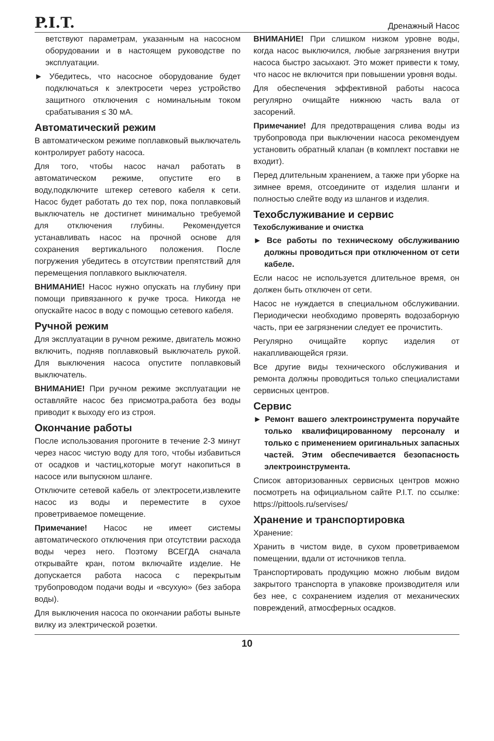P.I.T. Дренажный Насос
ветствуют параметрам, указанным на насосном оборудовании и в настоящем руководстве по эксплуатации.
► Убедитесь, что насосное оборудование будет подключаться к электросети через устройство защитного отключения с номинальным током срабатывания ≤ 30 мА.
Автоматический режим
В автоматическом режиме поплавковый выключатель контролирует работу насоса.
Для того, чтобы насос начал работать в автоматическом режиме, опустите его в воду,подключите штекер сетевого кабеля к сети. Насос будет работать до тех пор, пока поплавковый выключатель не достигнет минимально требуемой для отключения глубины. Рекомендуется устанавливать насос на прочной основе для сохранения вертикального положения. После погружения убедитесь в отсутствии препятствий для перемещения поплавкого выключателя.
ВНИМАНИЕ! Насос нужно опускать на глубину при помощи привязанного к ручке троса. Никогда не опускайте насос в воду с помощью сетевого кабеля.
Ручной режим
Для эксплуатации в ручном режиме, двигатель можно включить, подняв поплавковый выключатель рукой. Для выключения насоса опустите поплавковый выключатель.
ВНИМАНИЕ! При ручном режиме эксплуатации не оставляйте насос без присмотра,работа без воды приводит к выходу его из строя.
Окончание работы
После использования прогоните в течение 2-3 минут через насос чистую воду для того, чтобы избавиться от осадков и частиц,которые могут накопиться в насосе или выпускном шланге.
Отключите сетевой кабель от электросети,извлеките насос из воды и переместите в сухое проветриваемое помещение.
Примечание! Насос не имеет системы автоматического отключения при отсутствии расхода воды через него. Поэтому ВСЕГДА сначала открывайте кран, потом включайте изделие. Не допускается работа насоса с перекрытым трубопроводом подачи воды и «всухую» (без забора воды).
Для выключения насоса по окончании работы выньте вилку из электрической розетки.
ВНИМАНИЕ! При слишком низком уровне воды, когда насос выключился, любые загрязнения внутри насоса быстро засыхают. Это может привести к тому, что насос не включится при повышении уровня воды.
Для обеспечения эффективной работы насоса регулярно очищайте нижнюю часть вала от засорений.
Примечание! Для предотвращения слива воды из трубопровода при выключении насоса рекомендуем установить обратный клапан (в комплект поставки не входит).
Перед длительным хранением, а также при уборке на зимнее время, отсоедините от изделия шланги и полностью слейте воду из шлангов и изделия.
Техобслуживание и сервис
Техобслуживание и очистка
► Все работы по техническому обслуживанию должны проводиться при отключенном от сети кабеле.
Если насос не используется длительное время, он должен быть отключен от сети.
Насос не нуждается в специальном обслуживании. Периодически необходимо проверять водозаборную часть, при ее загрязнении следует ее прочистить.
Регулярно очищайте корпус изделия от накапливающейся грязи.
Все другие виды технического обслуживания и ремонта должны проводиться только специалистами сервисных центров.
Сервис
► Ремонт вашего электроинструмента поручайте только квалифицированному персоналу и только с применением оригинальных запасных частей. Этим обеспечивается безопасность электроинструмента.
Список авторизованных сервисных центров можно посмотреть на официальном сайте P.I.T. по ссылке: https://pittools.ru/servises/
Хранение и транспортировка
Хранение:
Хранить в чистом виде, в сухом проветриваемом помещении, вдали от источников тепла.
Транспортировать продукцию можно любым видом закрытого транспорта в упаковке производителя или без нее, с сохранением изделия от механических повреждений, атмосферных осадков.
10